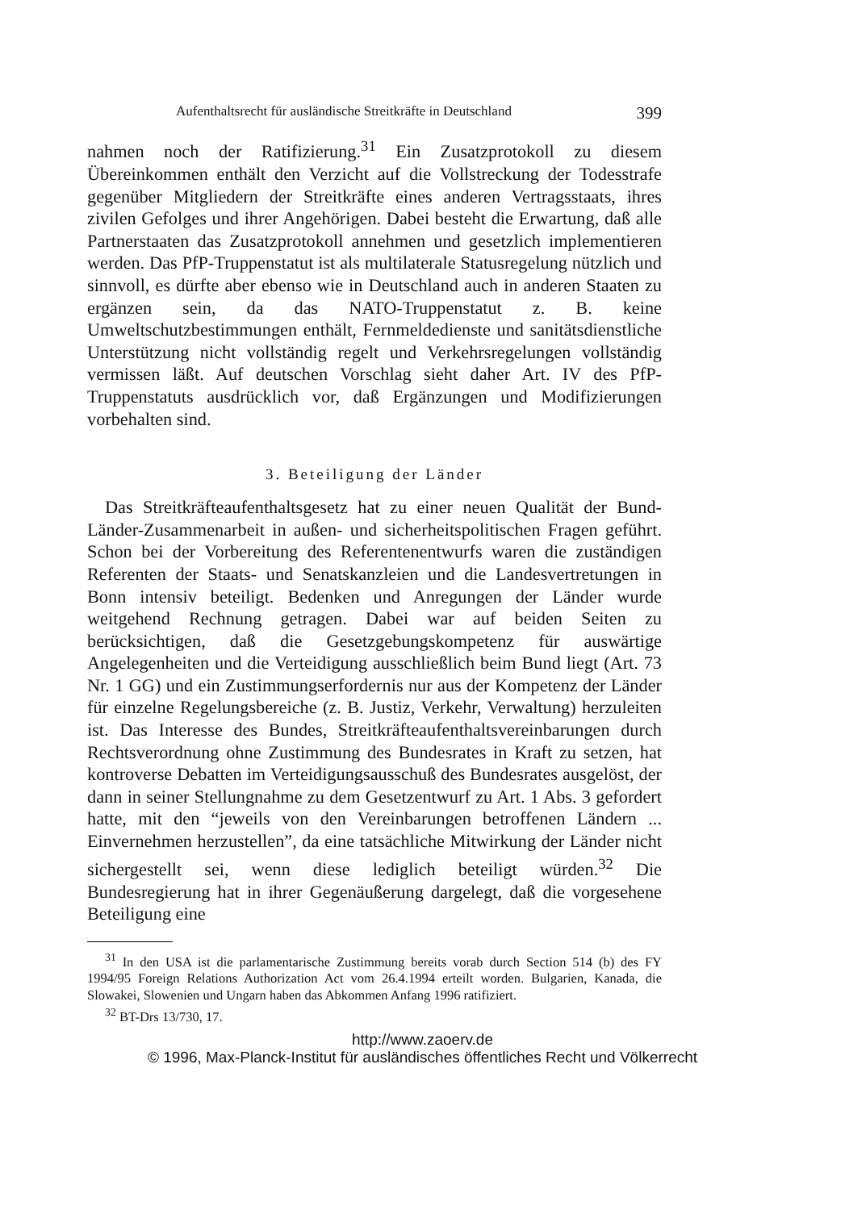Aufenthaltsrecht für ausländische Streitkräfte in Deutschland 399
nahmen noch der Ratifizierung.<sup>31</sup> Ein Zusatzprotokoll zu diesem Übereinkommen enthält den Verzicht auf die Vollstreckung der Todesstrafe gegenüber Mitgliedern der Streitkräfte eines anderen Vertragsstaats, ihres zivilen Gefolges und ihrer Angehörigen. Dabei besteht die Erwartung, daß alle Partnerstaaten das Zusatzprotokoll annehmen und gesetzlich implementieren werden. Das PfP-Truppenstatut ist als multilaterale Statusregelung nützlich und sinnvoll, es dürfte aber ebenso wie in Deutschland auch in anderen Staaten zu ergänzen sein, da das NATO-Truppenstatut z. B. keine Umweltschutzbestimmungen enthält, Fernmeldedienste und sanitätsdienstliche Unterstützung nicht vollständig regelt und Verkehrsregelungen vollständig vermissen läßt. Auf deutschen Vorschlag sieht daher Art. IV des PfP-Truppenstatuts ausdrücklich vor, daß Ergänzungen und Modifizierungen vorbehalten sind.
3. Beteiligung der Länder
Das Streitkräfteaufenthaltsgesetz hat zu einer neuen Qualität der Bund-Länder-Zusammenarbeit in außen- und sicherheitspolitischen Fragen geführt. Schon bei der Vorbereitung des Referentenentwurfs waren die zuständigen Referenten der Staats- und Senatskanzleien und die Landesvertretungen in Bonn intensiv beteiligt. Bedenken und Anregungen der Länder wurde weitgehend Rechnung getragen. Dabei war auf beiden Seiten zu berücksichtigen, daß die Gesetzgebungskompetenz für auswärtige Angelegenheiten und die Verteidigung ausschließlich beim Bund liegt (Art. 73 Nr. 1 GG) und ein Zustimmungserfordernis nur aus der Kompetenz der Länder für einzelne Regelungsbereiche (z. B. Justiz, Verkehr, Verwaltung) herzuleiten ist. Das Interesse des Bundes, Streitkräfteaufenthaltsvereinbarungen durch Rechtsverordnung ohne Zustimmung des Bundesrates in Kraft zu setzen, hat kontroverse Debatten im Verteidigungsausschuß des Bundesrates ausgelöst, der dann in seiner Stellungnahme zu dem Gesetzentwurf zu Art. 1 Abs. 3 gefordert hatte, mit den “jeweils von den Vereinbarungen betroffenen Ländern ... Einvernehmen herzustellen”, da eine tatsächliche Mitwirkung der Länder nicht sichergestellt sei, wenn diese lediglich beteiligt würden.<sup>32</sup> Die Bundesregierung hat in ihrer Gegenäußerung dargelegt, daß die vorgesehene Beteiligung eine
<sup>31</sup> In den USA ist die parlamentarische Zustimmung bereits vorab durch Section 514 (b) des FY 1994/95 Foreign Relations Authorization Act vom 26.4.1994 erteilt worden. Bulgarien, Kanada, die Slowakei, Slowenien und Ungarn haben das Abkommen Anfang 1996 ratifiziert.
<sup>32</sup> BT-Drs 13/730, 17.
http://www.zaoerv.de
© 1996, Max-Planck-Institut für ausländisches öffentliches Recht und Völkerrecht